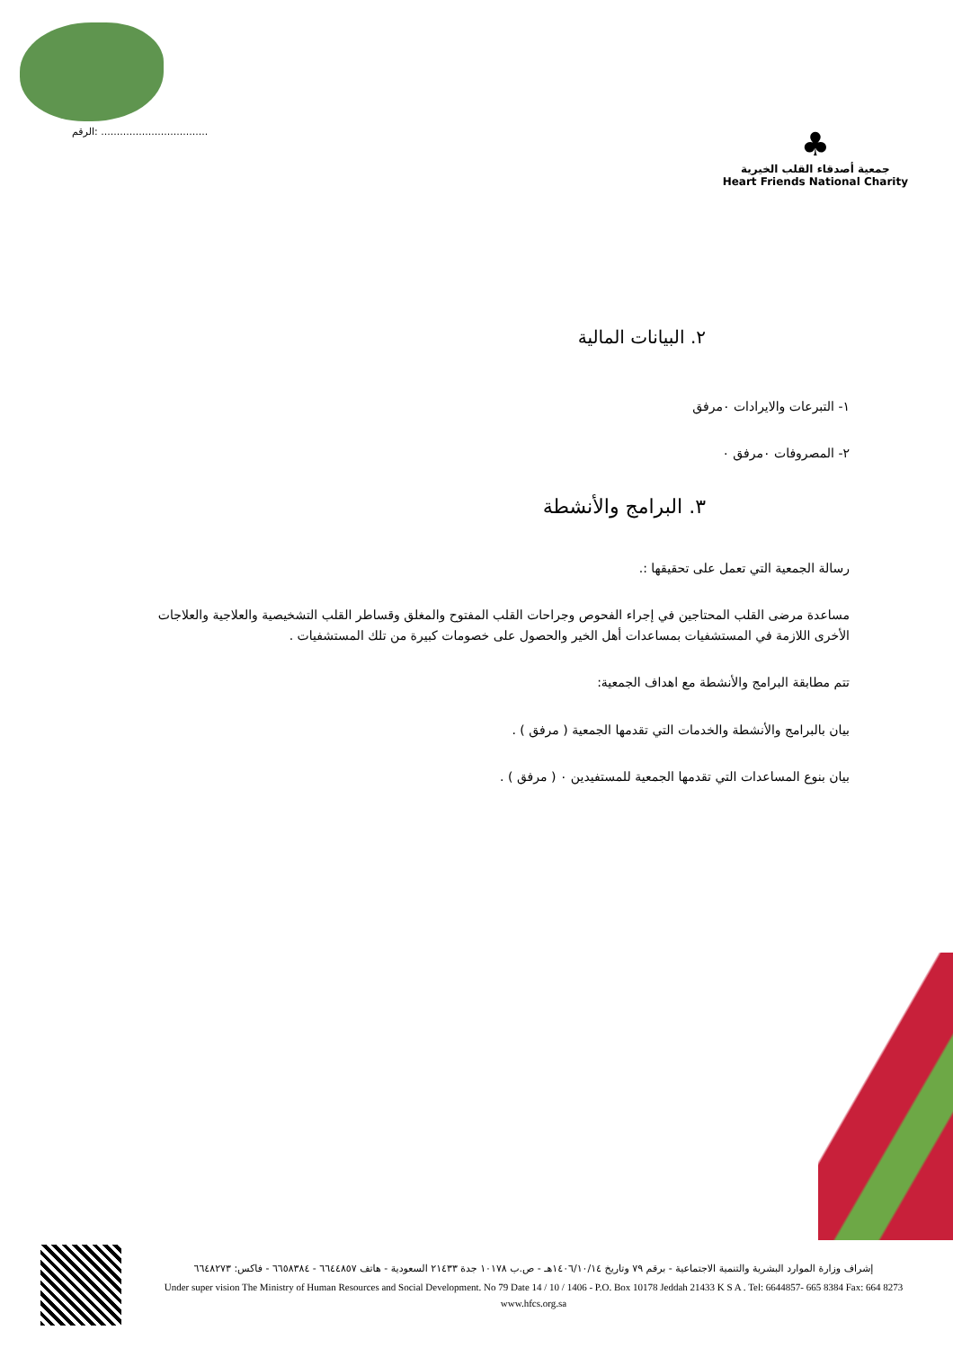الرقم: ..................................
♣
جمعية أصدقاء القلب الخيرية
Heart Friends National Charity
٢. البيانات المالية
١- التبرعات والايرادات ٠مرفق
٢- المصروفات ٠مرفق ٠
٣. البرامج والأنشطة
رسالة الجمعية التي تعمل على تحقيقها :.
مساعدة مرضى القلب المحتاجين في إجراء الفحوص وجراحات القلب المفتوح والمغلق وقساطر القلب التشخيصية والعلاجية والعلاجات الأخرى اللازمة في المستشفيات بمساعدات أهل الخير والحصول على خصومات كبيرة من تلك المستشفيات .
تتم مطابقة البرامج والأنشطة مع اهداف الجمعية:
بيان بالبرامج والأنشطة والخدمات التي تقدمها الجمعية ( مرفق ) .
بيان بنوع المساعدات التي تقدمها الجمعية للمستفيدين ٠ ( مرفق ) .
إشراف وزارة الموارد البشرية والتنمية الاجتماعية - برقم ٧٩ وتاريخ ١٤٠٦/١٠/١٤هـ - ص.ب ١٠١٧٨ جدة ٢١٤٣٣ السعودية - هاتف ٦٦٤٤٨٥٧ - ٦٦٥٨٣٨٤ - فاكس: ٦٦٤٨٢٧٣
Under super vision The Ministry of Human Resources and Social Development. No 79 Date 14 / 10 / 1406 - P.O. Box 10178 Jeddah 21433 K S A . Tel: 6644857- 665 8384 Fax: 664 8273
www.hfcs.org.sa